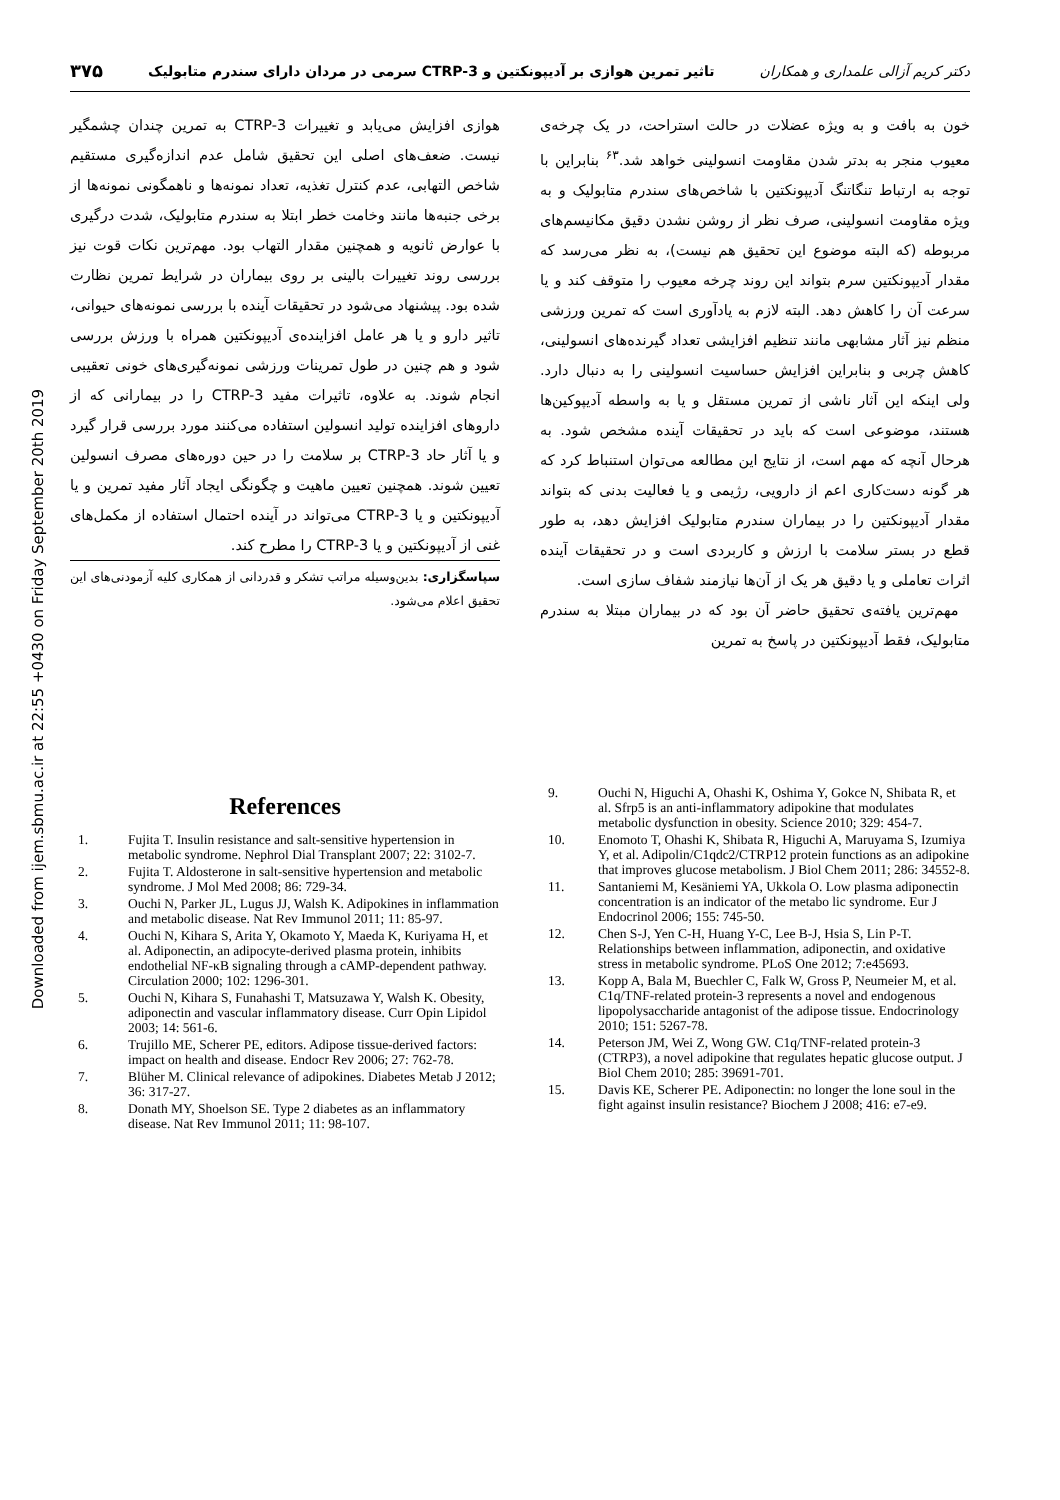Downloaded from ijem.sbmu.ac.ir at 22:55 +0430 on Friday September 20th 2019
دکتر کریم آزالی علمداری و همکاران تاثیر تمرین هوازی بر آدیپونکتین و CTRP-3 سرمی در مردان دارای سندرم متابولیک ۳۷۵
خون به بافت و به ویژه عضلات در حالت استراحت، در یک چرخه‌ی معیوب منجر به بدتر شدن مقاومت انسولینی خواهد شد.<sup>۶۳</sup> بنابراین با توجه به ارتباط تنگاتنگ آدیپونکتین با شاخص‌های سندرم متابولیک و به ویژه مقاومت انسولینی، صرف نظر از روشن نشدن دقیق مکانیسم‌های مربوطه (که البته موضوع این تحقیق هم نیست)، به نظر می‌رسد که مقدار آدیپونکتین سرم بتواند این روند چرخه معیوب را متوقف کند و یا سرعت آن را کاهش دهد. البته لازم به یادآوری است که تمرین ورزشی منظم نیز آثار مشابهی مانند تنظیم افزایشی تعداد گیرنده‌های انسولینی، کاهش چربی و بنابراین افزایش حساسیت انسولینی را به دنبال دارد. ولی اینکه این آثار ناشی از تمرین مستقل و یا به واسطه آدیپوکین‌ها هستند، موضوعی است که باید در تحقیقات آینده مشخص شود. به هرحال آنچه که مهم است، از نتایج این مطالعه می‌توان استنباط کرد که هر گونه دست‌کاری اعم از دارویی، رژیمی و یا فعالیت بدنی که بتواند مقدار آدیپونکتین را در بیماران سندرم متابولیک افزایش دهد، به طور قطع در بستر سلامت با ارزش و کاربردی است و در تحقیقات آینده اثرات تعاملی و یا دقیق هر یک از آن‌ها نیازمند شفاف سازی است.
مهم‌ترین یافته‌ی تحقیق حاضر آن بود که در بیماران مبتلا به سندرم متابولیک، فقط آدیپونکتین در پاسخ به تمرین
هوازی افزایش می‌یابد و تغییرات CTRP-3 به تمرین چندان چشمگیر نیست. ضعف‌های اصلی این تحقیق شامل عدم اندازه‌گیری مستقیم شاخص التهابی، عدم کنترل تغذیه، تعداد نمونه‌ها و ناهمگونی نمونه‌ها از برخی جنبه‌ها مانند وخامت خطر ابتلا به سندرم متابولیک، شدت درگیری با عوارض ثانویه و همچنین مقدار التهاب بود. مهم‌ترین نکات قوت نیز بررسی روند تغییرات بالینی بر روی بیماران در شرایط تمرین نظارت شده بود. پیشنهاد می‌شود در تحقیقات آینده با بررسی نمونه‌های حیوانی، تاثیر دارو و یا هر عامل افزاینده‌ی آدیپونکتین همراه با ورزش بررسی شود و هم چنین در طول تمرینات ورزشی نمونه‌گیری‌های خونی تعقیبی انجام شوند. به علاوه، تاثیرات مفید CTRP-3 را در بیمارانی که از داروهای افزاینده تولید انسولین استفاده می‌کنند مورد بررسی قرار گیرد و یا آثار حاد CTRP-3 بر سلامت را در حین دوره‌های مصرف انسولین تعیین شوند. همچنین تعیین ماهیت و چگونگی ایجاد آثار مفید تمرین و یا آدیپونکتین و یا CTRP-3 می‌تواند در آینده احتمال استفاده از مکمل‌های غنی از آدیپونکتین و یا CTRP-3 را مطرح کند.
سپاسگزاری: بدین‌وسیله مراتب تشکر و قدردانی از همکاری کلیه آزمودنی‌های این تحقیق اعلام می‌شود.
References
1. Fujita T. Insulin resistance and salt-sensitive hypertension in metabolic syndrome. Nephrol Dial Transplant 2007; 22: 3102-7.
2. Fujita T. Aldosterone in salt-sensitive hypertension and metabolic syndrome. J Mol Med 2008; 86: 729-34.
3. Ouchi N, Parker JL, Lugus JJ, Walsh K. Adipokines in inflammation and metabolic disease. Nat Rev Immunol 2011; 11: 85-97.
4. Ouchi N, Kihara S, Arita Y, Okamoto Y, Maeda K, Kuriyama H, et al. Adiponectin, an adipocyte-derived plasma protein, inhibits endothelial NF-κB signaling through a cAMP-dependent pathway. Circulation 2000; 102: 1296-301.
5. Ouchi N, Kihara S, Funahashi T, Matsuzawa Y, Walsh K. Obesity, adiponectin and vascular inflammatory disease. Curr Opin Lipidol 2003; 14: 561-6.
6. Trujillo ME, Scherer PE, editors. Adipose tissue-derived factors: impact on health and disease. Endocr Rev 2006; 27: 762-78.
7. Blüher M. Clinical relevance of adipokines. Diabetes Metab J 2012; 36: 317-27.
8. Donath MY, Shoelson SE. Type 2 diabetes as an inflammatory disease. Nat Rev Immunol 2011; 11: 98-107.
9. Ouchi N, Higuchi A, Ohashi K, Oshima Y, Gokce N, Shibata R, et al. Sfrp5 is an anti-inflammatory adipokine that modulates metabolic dysfunction in obesity. Science 2010; 329: 454-7.
10. Enomoto T, Ohashi K, Shibata R, Higuchi A, Maruyama S, Izumiya Y, et al. Adipolin/C1qdc2/CTRP12 protein functions as an adipokine that improves glucose metabolism. J Biol Chem 2011; 286: 34552-8.
11. Santaniemi M, Kesäniemi YA, Ukkola O. Low plasma adiponectin concentration is an indicator of the metabo lic syndrome. Eur J Endocrinol 2006; 155: 745-50.
12. Chen S-J, Yen C-H, Huang Y-C, Lee B-J, Hsia S, Lin P-T. Relationships between inflammation, adiponectin, and oxidative stress in metabolic syndrome. PLoS One 2012; 7:e45693.
13. Kopp A, Bala M, Buechler C, Falk W, Gross P, Neumeier M, et al. C1q/TNF-related protein-3 represents a novel and endogenous lipopolysaccharide antagonist of the adipose tissue. Endocrinology 2010; 151: 5267-78.
14. Peterson JM, Wei Z, Wong GW. C1q/TNF-related protein-3 (CTRP3), a novel adipokine that regulates hepatic glucose output. J Biol Chem 2010; 285: 39691-701.
15. Davis KE, Scherer PE. Adiponectin: no longer the lone soul in the fight against insulin resistance? Biochem J 2008; 416: e7-e9.